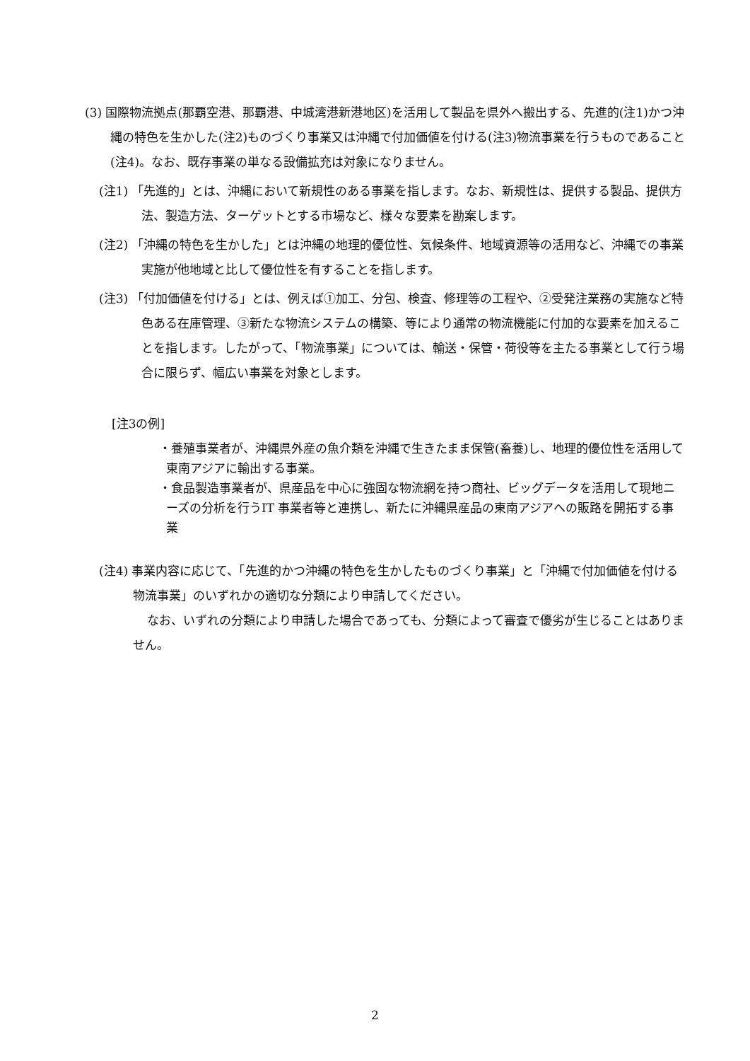(3) 国際物流拠点(那覇空港、那覇港、中城湾港新港地区)を活用して製品を県外へ搬出する、先進的(注1)かつ沖縄の特色を生かした(注2)ものづくり事業又は沖縄で付加価値を付ける(注3)物流事業を行うものであること(注4)。なお、既存事業の単なる設備拡充は対象になりません。
(注1) 「先進的」とは、沖縄において新規性のある事業を指します。なお、新規性は、提供する製品、提供方法、製造方法、ターゲットとする市場など、様々な要素を勘案します。
(注2) 「沖縄の特色を生かした」とは沖縄の地理的優位性、気候条件、地域資源等の活用など、沖縄での事業実施が他地域と比して優位性を有することを指します。
(注3) 「付加価値を付ける」とは、例えば①加工、分包、検査、修理等の工程や、②受発注業務の実施など特色ある在庫管理、③新たな物流システムの構築、等により通常の物流機能に付加的な要素を加えることを指します。したがって、「物流事業」については、輸送・保管・荷役等を主たる事業として行う場合に限らず、幅広い事業を対象とします。
[注3の例]
・養殖事業者が、沖縄県外産の魚介類を沖縄で生きたまま保管(畜養)し、地理的優位性を活用して東南アジアに輸出する事業。
・食品製造事業者が、県産品を中心に強固な物流網を持つ商社、ビッグデータを活用して現地ニーズの分析を行うIT 事業者等と連携し、新たに沖縄県産品の東南アジアへの販路を開拓する事業
(注4) 事業内容に応じて、「先進的かつ沖縄の特色を生かしたものづくり事業」と「沖縄で付加価値を付ける物流事業」のいずれかの適切な分類により申請してください。
なお、いずれの分類により申請した場合であっても、分類によって審査で優劣が生じることはありません。
2